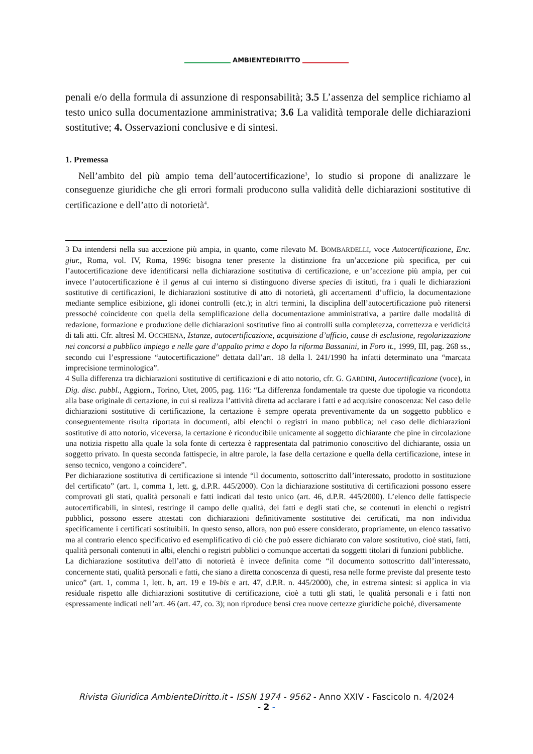AMBIENTEDIRITTO
penali e/o della formula di assunzione di responsabilità; 3.5 L’assenza del semplice richiamo al testo unico sulla documentazione amministrativa; 3.6 La validità temporale delle dichiarazioni sostitutive; 4. Osservazioni conclusive e di sintesi.
1. Premessa
Nell’ambito del più ampio tema dell’autocertificazione<sup>3</sup>, lo studio si propone di analizzare le conseguenze giuridiche che gli errori formali producono sulla validità delle dichiarazioni sostitutive di certificazione e dell’atto di notorietà<sup>4</sup>.
3 Da intendersi nella sua accezione più ampia, in quanto, come rilevato M. BOMBARDELLI, voce Autocertificazione, Enc. giur., Roma, vol. IV, Roma, 1996: bisogna tener presente la distinzione fra un’accezione più specifica, per cui l’autocertificazione deve identificarsi nella dichiarazione sostitutiva di certificazione, e un’accezione più ampia, per cui invece l’autocertificazione è il genus al cui interno si distinguono diverse species di istituti, fra i quali le dichiarazioni sostitutive di certificazioni, le dichiarazioni sostitutive di atto di notorietà, gli accertamenti d’ufficio, la documentazione mediante semplice esibizione, gli idonei controlli (etc.); in altri termini, la disciplina dell’autocertificazione può ritenersi pressoché coincidente con quella della semplificazione della documentazione amministrativa, a partire dalle modalità di redazione, formazione e produzione delle dichiarazioni sostitutive fino ai controlli sulla completezza, correttezza e veridicità di tali atti. Cfr. altresì M. OCCHIENA, Istanze, autocertificazione, acquisizione d’ufficio, cause di esclusione, regolarizzazione nei concorsi a pubblico impiego e nelle gare d’appalto prima e dopo la riforma Bassanini, in Foro it., 1999, III, pag. 268 ss., secondo cui l’espressione “autocertificazione” dettata dall’art. 18 della l. 241/1990 ha infatti determinato una “marcata imprecisione terminologica”.
4 Sulla differenza tra dichiarazioni sostitutive di certificazioni e di atto notorio, cfr. G. GARDINI, Autocertificazione (voce), in Dig. disc. pubbl., Aggiorn., Torino, Utet, 2005, pag. 116: “La differenza fondamentale tra queste due tipologie va ricondotta alla base originale di certazione, in cui si realizza l’attività diretta ad acclarare i fatti e ad acquisire conoscenza: Nel caso delle dichiarazioni sostitutive di certificazione, la certazione è sempre operata preventivamente da un soggetto pubblico e conseguentemente risulta riportata in documenti, albi elenchi o registri in mano pubblica; nel caso delle dichiarazioni sostitutive di atto notorio, viceversa, la certazione è riconducibile unicamente al soggetto dichiarante che pine in circolazione una notizia rispetto alla quale la sola fonte di certezza è rappresentata dal patrimonio conoscitivo del dichiarante, ossia un soggetto privato. In questa seconda fattispecie, in altre parole, la fase della certazione e quella della certificazione, intese in senso tecnico, vengono a coincidere”.
Per dichiarazione sostitutiva di certificazione si intende “il documento, sottoscritto dall’interessato, prodotto in sostituzione del certificato” (art. 1, comma 1, lett. g, d.P.R. 445/2000). Con la dichiarazione sostitutiva di certificazioni possono essere comprovati gli stati, qualità personali e fatti indicati dal testo unico (art. 46, d.P.R. 445/2000). L’elenco delle fattispecie autocertificabili, in sintesi, restringe il campo delle qualità, dei fatti e degli stati che, se contenuti in elenchi o registri pubblici, possono essere attestati con dichiarazioni definitivamente sostitutive dei certificati, ma non individua specificamente i certificati sostituibili. In questo senso, allora, non può essere considerato, propriamente, un elenco tassativo ma al contrario elenco specificativo ed esemplificativo di ciò che può essere dichiarato con valore sostitutivo, cioè stati, fatti, qualità personali contenuti in albi, elenchi o registri pubblici o comunque accertati da soggetti titolari di funzioni pubbliche.
La dichiarazione sostitutiva dell’atto di notorietà è invece definita come “il documento sottoscritto dall’interessato, concernente stati, qualità personali e fatti, che siano a diretta conoscenza di questi, resa nelle forme previste dal presente testo unico” (art. 1, comma 1, lett. h, art. 19 e 19-bis e art. 47, d.P.R. n. 445/2000), che, in estrema sintesi: si applica in via residuale rispetto alle dichiarazioni sostitutive di certificazione, cioè a tutti gli stati, le qualità personali e i fatti non espressamente indicati nell’art. 46 (art. 47, co. 3); non riproduce bensì crea nuove certezze giuridiche poiché, diversamente
Rivista Giuridica AmbienteDiritto.it - ISSN 1974 - 9562 - Anno XXIV - Fascicolo n. 4/2024
- 2 -